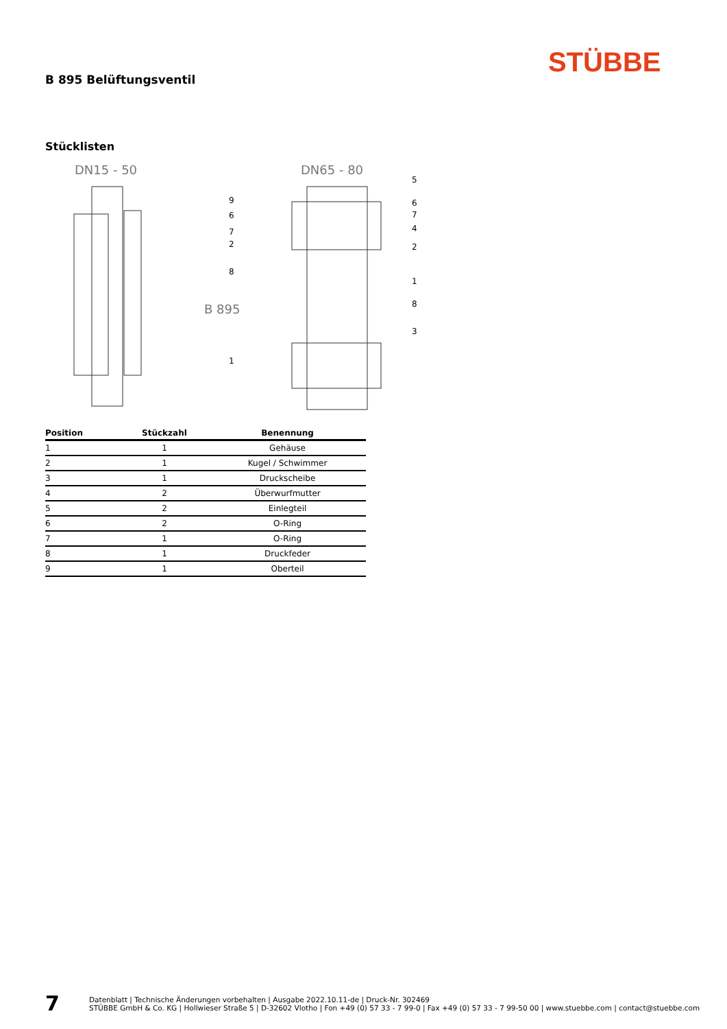STÜBBE
B 895 Belüftungsventil
Stücklisten
DN15 - 50
DN65 - 80
B 895
9
6
7
2
8
1
.
5
6
7
4
2
1
8
3
| Position | Stückzahl | Benennung |
| --- | --- | --- |
| 1 | 1 | Gehäuse |
| 2 | 1 | Kugel / Schwimmer |
| 3 | 1 | Druckscheibe |
| 4 | 2 | Überwurfmutter |
| 5 | 2 | Einlegteil |
| 6 | 2 | O-Ring |
| 7 | 1 | O-Ring |
| 8 | 1 | Druckfeder |
| 9 | 1 | Oberteil |
7
Datenblatt | Technische Änderungen vorbehalten | Ausgabe 2022.10.11-de | Druck-Nr. 302469
STÜBBE GmbH & Co. KG | Hollwieser Straße 5 | D-32602 Vlotho | Fon +49 (0) 57 33 - 7 99-0 | Fax +49 (0) 57 33 - 7 99-50 00 | www.stuebbe.com | contact@stuebbe.com